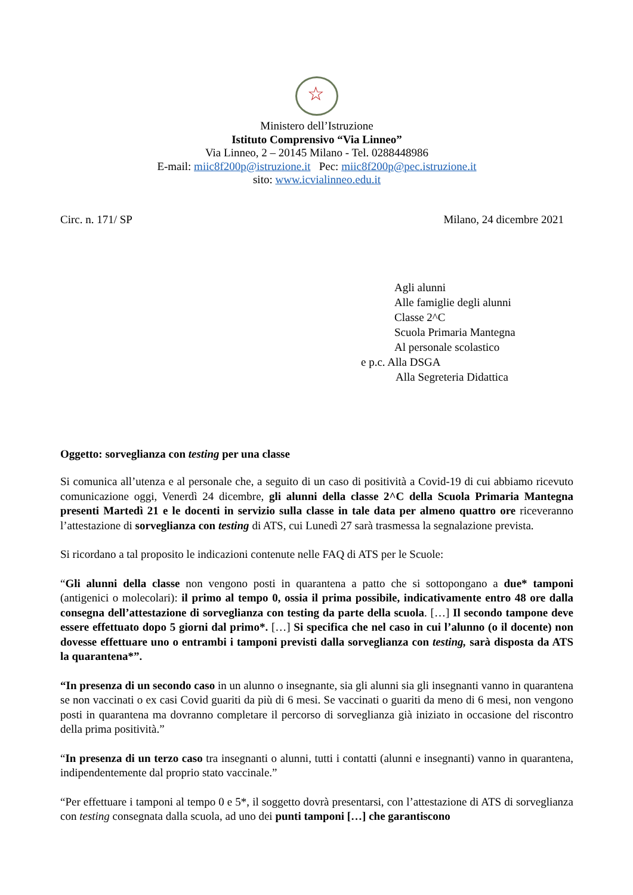☆
Ministero dell’Istruzione
Istituto Comprensivo “Via Linneo”
Via Linneo, 2 – 20145 Milano - Tel. 0288448986
E-mail: miic8f200p@istruzione.it Pec: miic8f200p@pec.istruzione.it
sito: www.icvialinneo.edu.it
Circ. n. 171/ SP Milano, 24 dicembre 2021
Agli alunni
Alle famiglie degli alunni
Classe 2^C
Scuola Primaria Mantegna
Al personale scolastico
e p.c. Alla DSGA
Alla Segreteria Didattica
Oggetto: sorveglianza con testing per una classe
Si comunica all’utenza e al personale che, a seguito di un caso di positività a Covid-19 di cui abbiamo ricevuto comunicazione oggi, Venerdì 24 dicembre, gli alunni della classe 2^C della Scuola Primaria Mantegna presenti Martedì 21 e le docenti in servizio sulla classe in tale data per almeno quattro ore riceveranno l’attestazione di sorveglianza con testing di ATS, cui Lunedì 27 sarà trasmessa la segnalazione prevista.
Si ricordano a tal proposito le indicazioni contenute nelle FAQ di ATS per le Scuole:
“Gli alunni della classe non vengono posti in quarantena a patto che si sottopongano a due* tamponi (antigenici o molecolari): il primo al tempo 0, ossia il prima possibile, indicativamente entro 48 ore dalla consegna dell’attestazione di sorveglianza con testing da parte della scuola. […] Il secondo tampone deve essere effettuato dopo 5 giorni dal primo*. […] Si specifica che nel caso in cui l’alunno (o il docente) non dovesse effettuare uno o entrambi i tamponi previsti dalla sorveglianza con testing, sarà disposta da ATS la quarantena*”.
“In presenza di un secondo caso in un alunno o insegnante, sia gli alunni sia gli insegnanti vanno in quarantena se non vaccinati o ex casi Covid guariti da più di 6 mesi. Se vaccinati o guariti da meno di 6 mesi, non vengono posti in quarantena ma dovranno completare il percorso di sorveglianza già iniziato in occasione del riscontro della prima positività.”
“In presenza di un terzo caso tra insegnanti o alunni, tutti i contatti (alunni e insegnanti) vanno in quarantena, indipendentemente dal proprio stato vaccinale.”
“Per effettuare i tamponi al tempo 0 e 5*, il soggetto dovrà presentarsi, con l’attestazione di ATS di sorveglianza con testing consegnata dalla scuola, ad uno dei punti tamponi […] che garantiscono